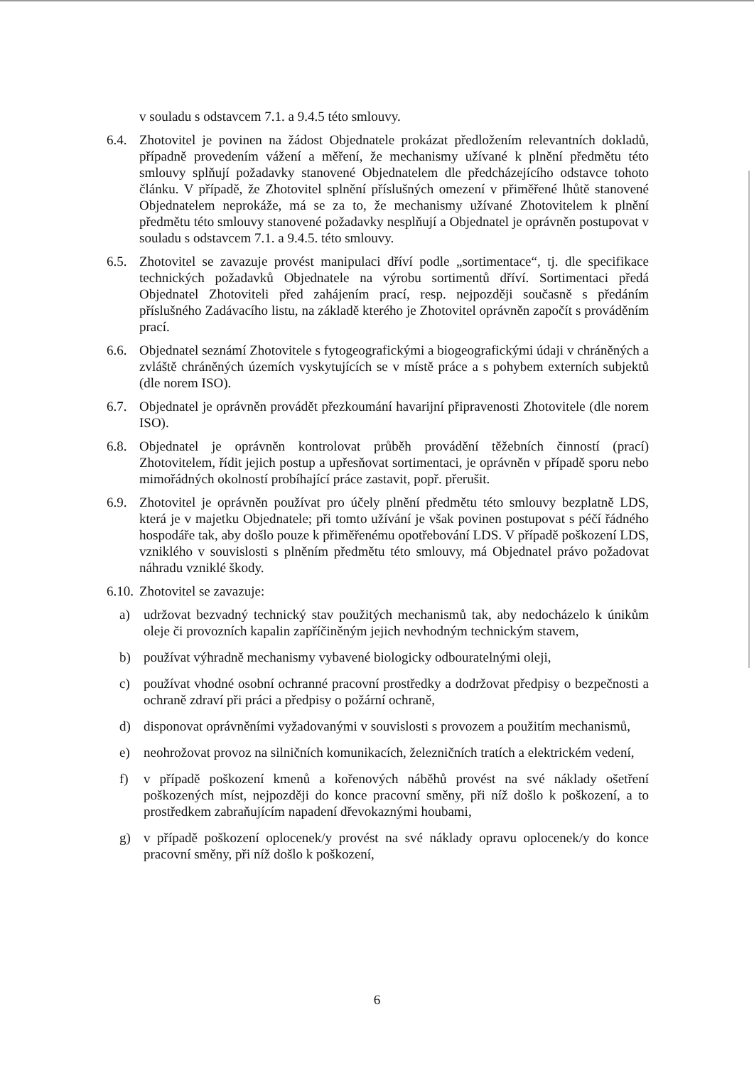v souladu s odstavcem 7.1. a 9.4.5 této smlouvy.
6.4. Zhotovitel je povinen na žádost Objednatele prokázat předložením relevantních dokladů, případně provedením vážení a měření, že mechanismy užívané k plnění předmětu této smlouvy splňují požadavky stanovené Objednatelem dle předcházejícího odstavce tohoto článku. V případě, že Zhotovitel splnění příslušných omezení v přiměřené lhůtě stanovené Objednatelem neprokáže, má se za to, že mechanismy užívané Zhotovitelem k plnění předmětu této smlouvy stanovené požadavky nesplňují a Objednatel je oprávněn postupovat v souladu s odstavcem 7.1. a 9.4.5. této smlouvy.
6.5. Zhotovitel se zavazuje provést manipulaci dříví podle „sortimentace“, tj. dle specifikace technických požadavků Objednatele na výrobu sortimentů dříví. Sortimentaci předá Objednatel Zhotoviteli před zahájením prací, resp. nejpozději současně s předáním příslušného Zadávacího listu, na základě kterého je Zhotovitel oprávněn započít s prováděním prací.
6.6. Objednatel seznámí Zhotovitele s fytogeografickými a biogeografickými údaji v chráněných a zvláště chráněných územích vyskytujících se v místě práce a s pohybem externích subjektů (dle norem ISO).
6.7. Objednatel je oprávněn provádět přezkoumání havarijní připravenosti Zhotovitele (dle norem ISO).
6.8. Objednatel je oprávněn kontrolovat průběh provádění těžebních činností (prací) Zhotovitelem, řídit jejich postup a upřesňovat sortimentaci, je oprávněn v případě sporu nebo mimořádných okolností probíhající práce zastavit, popř. přerušit.
6.9. Zhotovitel je oprávněn používat pro účely plnění předmětu této smlouvy bezplatně LDS, která je v majetku Objednatele; při tomto užívání je však povinen postupovat s péčí řádného hospodáře tak, aby došlo pouze k přiměřenému opotřebování LDS. V případě poškození LDS, vzniklého v souvislosti s plněním předmětu této smlouvy, má Objednatel právo požadovat náhradu vzniklé škody.
6.10.
Zhotovitel se zavazuje:
a) udržovat bezvadný technický stav použitých mechanismů tak, aby nedocházelo k únikům oleje či provozních kapalin zapříčiněným jejich nevhodným technickým stavem,
b) používat výhradně mechanismy vybavené biologicky odbouratelnými oleji,
c) používat vhodné osobní ochranné pracovní prostředky a dodržovat předpisy o bezpečnosti a ochraně zdraví při práci a předpisy o požární ochraně,
d) disponovat oprávněními vyžadovanými v souvislosti s provozem a použitím mechanismů,
e) neohrožovat provoz na silničních komunikacích, železničních tratích a elektrickém vedení,
f) v případě poškození kmenů a kořenových náběhů provést na své náklady ošetření poškozených míst, nejpozději do konce pracovní směny, při níž došlo k poškození, a to prostředkem zabraňujícím napadení dřevokaznými houbami,
g) v případě poškození oplocenek/y provést na své náklady opravu oplocenek/y do konce pracovní směny, při níž došlo k poškození,
6